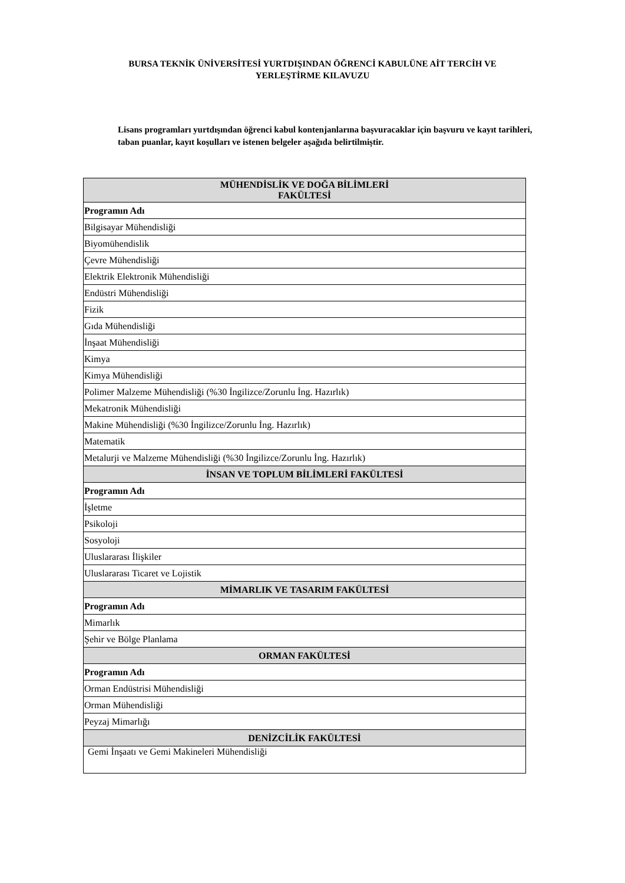BURSA TEKNİK ÜNİVERSİTESİ YURTDIŞINDAN ÖĞRENCİ KABULÜNE AİT TERCİH VE
YERLEŞTİRME KILAVUZU
Lisans programları yurtdışından öğrenci kabul kontenjanlarına başvuracaklar için başvuru ve kayıt tarihleri, taban puanlar, kayıt koşulları ve istenen belgeler aşağıda belirtilmiştir.
| MÜHENDİSLİK VE DOĞA BİLİMLERİ FAKÜLTESİ |
| --- |
| Programın Adı |
| Bilgisayar Mühendisliği |
| Biyomühendislik |
| Çevre Mühendisliği |
| Elektrik Elektronik Mühendisliği |
| Endüstri Mühendisliği |
| Fizik |
| Gıda Mühendisliği |
| İnşaat Mühendisliği |
| Kimya |
| Kimya Mühendisliği |
| Polimer Malzeme Mühendisliği (%30 İngilizce/Zorunlu İng. Hazırlık) |
| Mekatronik Mühendisliği |
| Makine Mühendisliği (%30 İngilizce/Zorunlu İng. Hazırlık) |
| Matematik |
| Metalurji ve Malzeme Mühendisliği (%30 İngilizce/Zorunlu İng. Hazırlık) |
| İNSAN VE TOPLUM BİLİMLERİ FAKÜLTESİ |
| Programın Adı |
| İşletme |
| Psikoloji |
| Sosyoloji |
| Uluslararası İlişkiler |
| Uluslararası Ticaret ve Lojistik |
| MİMARLIK VE TASARIM FAKÜLTESİ |
| Programın Adı |
| Mimarlık |
| Şehir ve Bölge Planlama |
| ORMAN FAKÜLTESİ |
| Programın Adı |
| Orman Endüstrisi Mühendisliği |
| Orman Mühendisliği |
| Peyzaj Mimarlığı |
| DENİZCİLİK FAKÜLTESİ |
| Gemi İnşaatı ve Gemi Makineleri Mühendisliği |